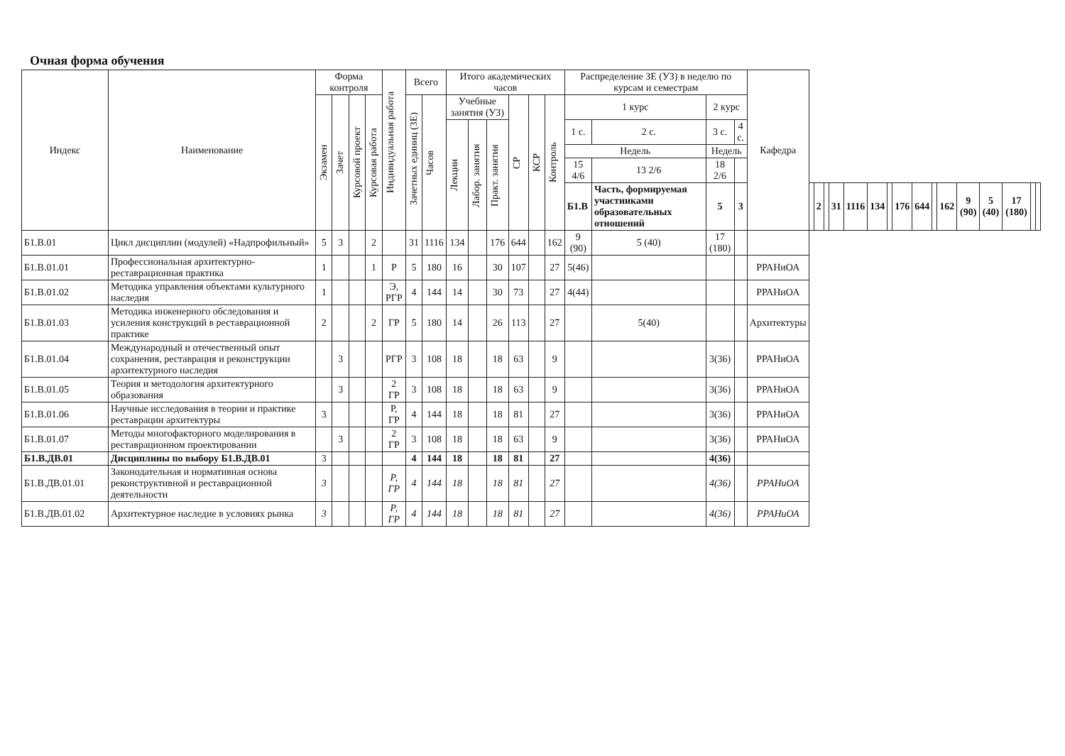Очная форма обучения
| Индекс | Наименование | Форма контроля | | | | Индивидуальная работа | Всего | | Итого академических часов | | | | | | Распределение ЗЕ (УЗ) в неделю по курсам и семестрам | | | | Кафедра | | | | | | | | | | | | | | | | |
| --- | --- | --- | --- | --- | --- | --- | --- | --- | --- | --- | --- | --- | --- | --- | --- | --- | --- | --- | --- | --- | --- | --- | --- | --- | --- | --- | --- | --- | --- | --- | --- | --- | --- | --- | --- |
| | | Экзамен | Зачет | Курсовой проект | Курсовая работа | | Зачетных единиц (ЗЕ) | Часов | Учебные занятия (УЗ) | | | СР | КСР | Контроль | 1 курс | | 2 курс | | | | | | | | | | | | | | | | | | |
| | | | | | | | | | Лекции | Лабор. занятия | Практ. занятия | | | | 1 с. | 2 с. | 3 с. | 4 с. | | | | | | | | | | | | | | | | | |
| | | | | | | | | | | | | | | | Недель | | Недель | | | | | | | | | | | | | | | | | | |
| | | | | | | | | | | | | | | | 15 4/6 | 13 2/6 | 18 2/6 | | | | | | | | | | | | | | | | | | |
| | | | | | | | | | | | | | | | Б1.В | Часть, формируемая участниками образовательных отношений | 5 | 3 | | | 2 | | 31 | 1116 | 134 | | 176 | 644 | | 162 | 9 (90) | 5 (40) | 17 (180) | | |
| Б1.В.01 | Цикл дисциплин (модулей) «Надпрофильный» | 5 | 3 | | 2 | | 31 | 1116 | 134 | | 176 | 644 | | 162 | 9 (90) | 5 (40) | 17 (180) | | | | | | | | | | | | | | | | | | |
| Б1.В.01.01 | Профессиональная архитектурно-реставрационная практика | 1 | | | 1 | Р | 5 | 180 | 16 | | 30 | 107 | | 27 | 5(46) | | | | РРАНиОА | | | | | | | | | | | | | | | | |
| Б1.В.01.02 | Методика управления объектами культурного наследия | 1 | | | | Э, РГР | 4 | 144 | 14 | | 30 | 73 | | 27 | 4(44) | | | | РРАНиОА | | | | | | | | | | | | | | | | |
| Б1.В.01.03 | Методика инженерного обследования и усиления конструкций в реставрационной практике | 2 | | | 2 | ГР | 5 | 180 | 14 | | 26 | 113 | | 27 | | 5(40) | | | Архитектуры | | | | | | | | | | | | | | | | |
| Б1.В.01.04 | Международный и отечественный опыт сохранения, реставрация и реконструкции архитектурного наследия | | 3 | | | РГР | 3 | 108 | 18 | | 18 | 63 | | 9 | | | 3(36) | | РРАНиОА | | | | | | | | | | | | | | | | |
| Б1.В.01.05 | Теория и методология архитектурного образования | | 3 | | | 2 ГР | 3 | 108 | 18 | | 18 | 63 | | 9 | | | 3(36) | | РРАНиОА | | | | | | | | | | | | | | | | |
| Б1.В.01.06 | Научные исследования в теории и практике реставрации архитектуры | 3 | | | | Р, ГР | 4 | 144 | 18 | | 18 | 81 | | 27 | | | 3(36) | | РРАНиОА | | | | | | | | | | | | | | | | |
| Б1.В.01.07 | Методы многофакторного моделирования в реставрационном проектировании | | 3 | | | 2 ГР | 3 | 108 | 18 | | 18 | 63 | | 9 | | | 3(36) | | РРАНиОА | | | | | | | | | | | | | | | | |
| Б1.В.ДВ.01 | Дисциплины по выбору Б1.В.ДВ.01 | 3 | | | | | 4 | 144 | 18 | | 18 | 81 | | 27 | | | 4(36) | | | | | | | | | | | | | | | | | | |
| Б1.В.ДВ.01.01 | Законодательная и нормативная основа реконструктивной и реставрационной деятельности | 3 | | | | Р, ГР | 4 | 144 | 18 | | 18 | 81 | | 27 | | | 4(36) | | РРАНиОА | | | | | | | | | | | | | | | | |
| Б1.В.ДВ.01.02 | Архитектурное наследие в условиях рынка | 3 | | | | Р, ГР | 4 | 144 | 18 | | 18 | 81 | | 27 | | | 4(36) | | РРАНиОА | | | | | | | | | | | | | | | | |